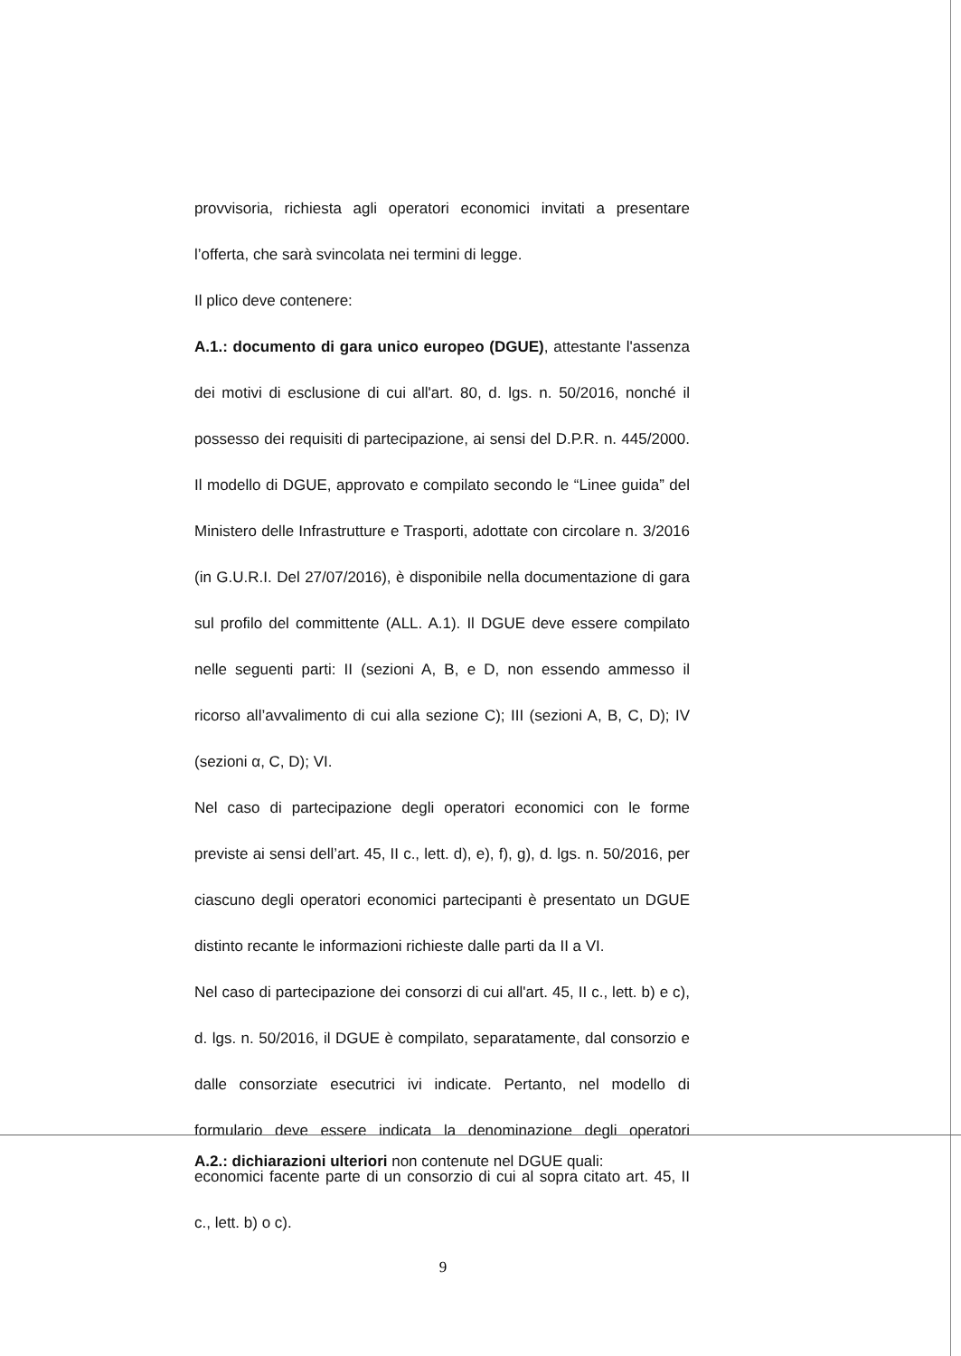provvisoria, richiesta agli operatori economici invitati a presentare l’offerta, che sarà svincolata nei termini di legge.
Il plico deve contenere:
A.1.: documento di gara unico europeo (DGUE), attestante l'assenza dei motivi di esclusione di cui all'art. 80, d. lgs. n. 50/2016, nonché il possesso dei requisiti di partecipazione, ai sensi del D.P.R. n. 445/2000. Il modello di DGUE, approvato e compilato secondo le “Linee guida” del Ministero delle Infrastrutture e Trasporti, adottate con circolare n. 3/2016 (in G.U.R.I. Del 27/07/2016), è disponibile nella documentazione di gara sul profilo del committente (ALL. A.1). Il DGUE deve essere compilato nelle seguenti parti: II (sezioni A, B, e D, non essendo ammesso il ricorso all’avvalimento di cui alla sezione C); III (sezioni A, B, C, D); IV (sezioni α, C, D); VI.
Nel caso di partecipazione degli operatori economici con le forme previste ai sensi dell’art. 45, II c., lett. d), e), f), g), d. lgs. n. 50/2016, per ciascuno degli operatori economici partecipanti è presentato un DGUE distinto recante le informazioni richieste dalle parti da II a VI.
Nel caso di partecipazione dei consorzi di cui all'art. 45, II c., lett. b) e c), d. lgs. n. 50/2016, il DGUE è compilato, separatamente, dal consorzio e dalle consorziate esecutrici ivi indicate. Pertanto, nel modello di formulario deve essere indicata la denominazione degli operatori economici facente parte di un consorzio di cui al sopra citato art. 45, II c., lett. b) o c).
A.2.: dichiarazioni ulteriori non contenute nel DGUE quali:
9